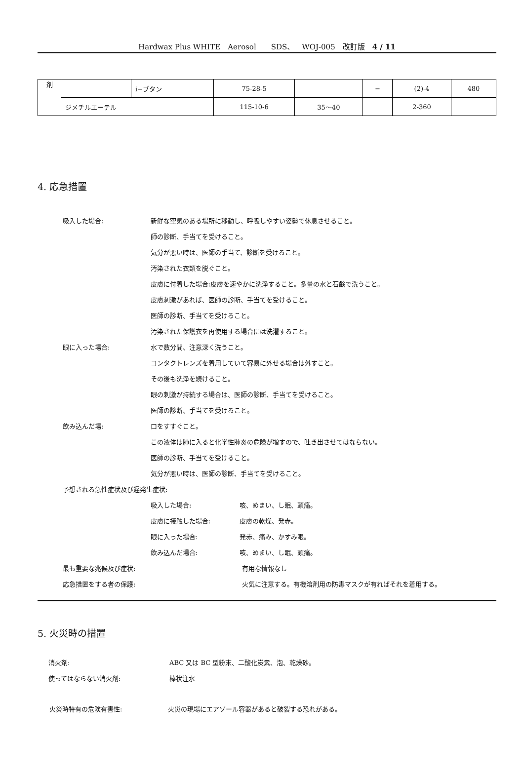Hardwax Plus WHITE　Aerosol　　SDS、　WOJ-005　改訂版　4 / 11
| 剤 | | i−ブタン | 75-28-5 | | − | (2)-4 | 480 |
| | ジメチルエーテル | | 115-10-6 | 35〜40 | | 2-360 | |
4. 応急措置
吸入した場合: 新鮮な空気のある場所に移動し、呼吸しやすい姿勢で休息させること。
師の診断、手当てを受けること。
気分が悪い時は、医師の手当て、診断を受けること。
汚染された衣類を脱ぐこと。
皮膚に付着した場合:皮膚を速やかに洗浄すること。多量の水と石鹸で洗うこと。
皮膚刺激があれば、医師の診断、手当てを受けること。
医師の診断、手当てを受けること。
汚染された保護衣を再使用する場合には洗濯すること。
眼に入った場合: 水で数分間、注意深く洗うこと。
コンタクトレンズを着用していて容易に外せる場合は外すこと。
その後も洗浄を続けること。
眼の刺激が持続する場合は、医師の診断、手当てを受けること。
医師の診断、手当てを受けること。
飲み込んだ場: 口をすすぐこと。
この液体は肺に入ると化学性肺炎の危険が増すので、吐き出させてはならない。
医師の診断、手当てを受けること。
気分が悪い時は、医師の診断、手当てを受けること。
予想される急性症状及び遅発生症状:
吸入した場合: 咳、めまい、し眠、頭痛。
皮膚に接触した場合: 皮膚の乾燥、発赤。
眼に入った場合: 発赤、痛み、かすみ眼。
飲み込んだ場合: 咳、めまい、し眠、頭痛。
最も重要な兆候及び症状: 有用な情報なし
応急措置をする者の保護: 火気に注意する。有機溶剤用の防毒マスクが有ればそれを着用する。
5. 火災時の措置
消火剤: ABC 又は BC 型粉末、二酸化炭素、泡、乾燥砂。
使ってはならない消火剤: 棒状注水
火災時特有の危険有害性: 火災の現場にエアゾール容器があると破裂する恐れがある。